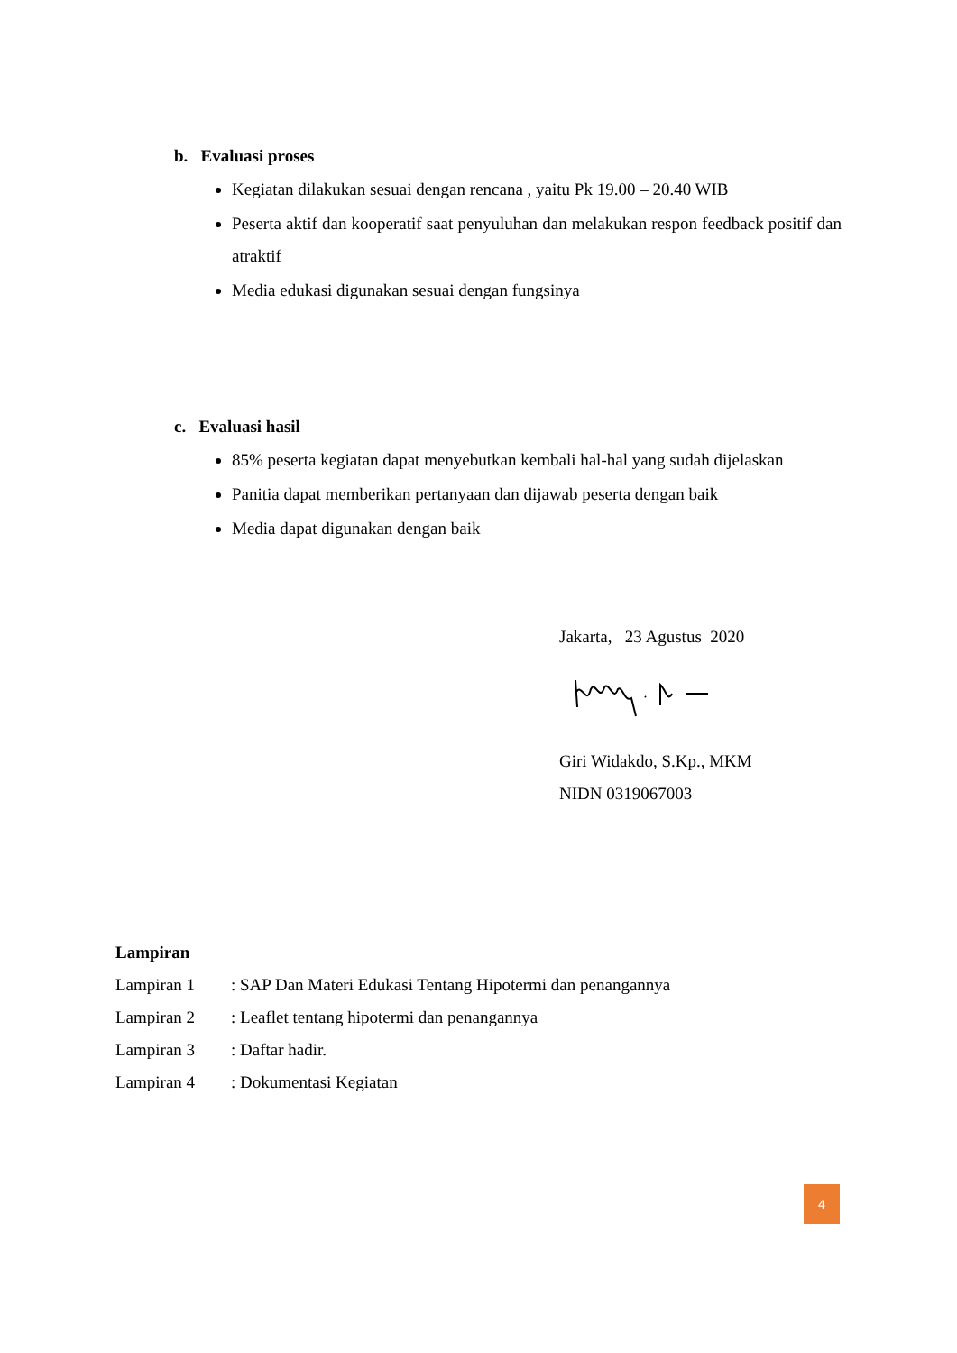b. Evaluasi proses
Kegiatan dilakukan sesuai dengan rencana , yaitu Pk 19.00 – 20.40 WIB
Peserta aktif dan kooperatif saat penyuluhan dan melakukan respon feedback positif dan atraktif
Media edukasi digunakan sesuai dengan fungsinya
c. Evaluasi hasil
85% peserta kegiatan dapat menyebutkan kembali hal-hal yang sudah dijelaskan
Panitia dapat memberikan pertanyaan dan dijawab peserta dengan baik
Media dapat digunakan dengan baik
Jakarta, 23 Agustus 2020
Giri Widakdo, S.Kp., MKM
NIDN 0319067003
Lampiran
| Lampiran 1 | : SAP Dan Materi Edukasi Tentang Hipotermi dan penangannya |
| Lampiran 2 | : Leaflet tentang hipotermi dan penangannya |
| Lampiran 3 | : Daftar hadir. |
| Lampiran 4 | : Dokumentasi Kegiatan |
4